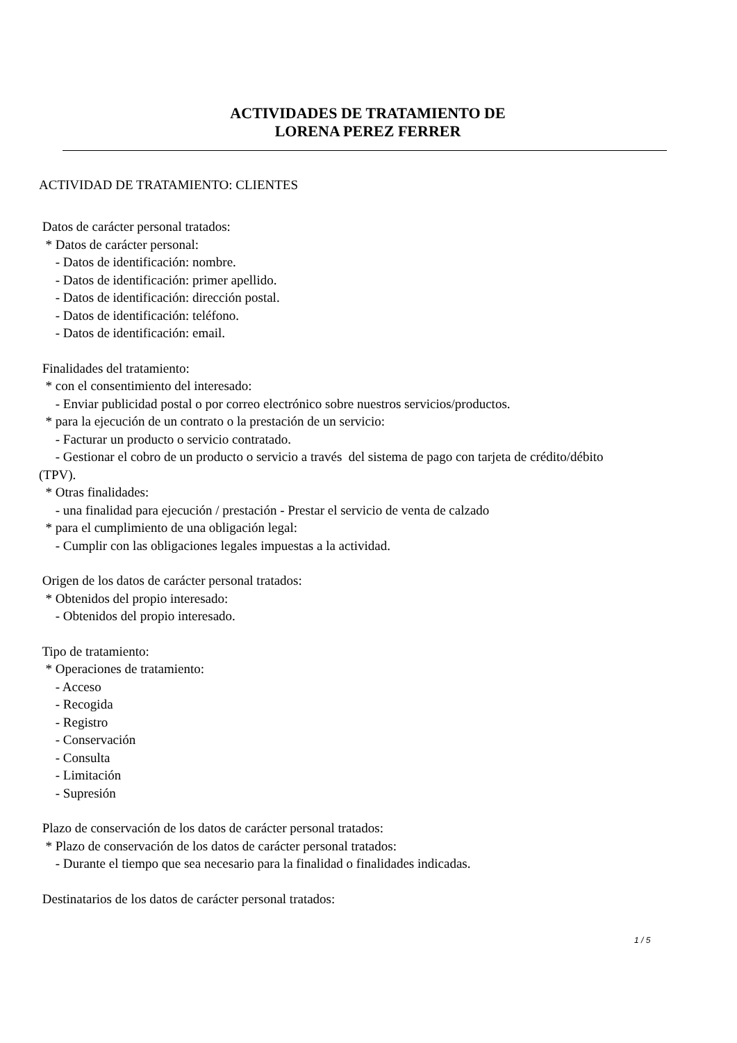ACTIVIDADES DE TRATAMIENTO DE
LORENA PEREZ FERRER
ACTIVIDAD DE TRATAMIENTO: CLIENTES
Datos de carácter personal tratados:
* Datos de carácter personal:
- Datos de identificación: nombre.
- Datos de identificación: primer apellido.
- Datos de identificación: dirección postal.
- Datos de identificación: teléfono.
- Datos de identificación: email.
Finalidades del tratamiento:
* con el consentimiento del interesado:
- Enviar publicidad postal o por correo electrónico sobre nuestros servicios/productos.
* para la ejecución de un contrato o la prestación de un servicio:
- Facturar un producto o servicio contratado.
- Gestionar el cobro de un producto o servicio a través del sistema de pago con tarjeta de crédito/débito
(TPV).
* Otras finalidades:
- una finalidad para ejecución / prestación - Prestar el servicio de venta de calzado
* para el cumplimiento de una obligación legal:
- Cumplir con las obligaciones legales impuestas a la actividad.
Origen de los datos de carácter personal tratados:
* Obtenidos del propio interesado:
- Obtenidos del propio interesado.
Tipo de tratamiento:
* Operaciones de tratamiento:
- Acceso
- Recogida
- Registro
- Conservación
- Consulta
- Limitación
- Supresión
Plazo de conservación de los datos de carácter personal tratados:
* Plazo de conservación de los datos de carácter personal tratados:
- Durante el tiempo que sea necesario para la finalidad o finalidades indicadas.
Destinatarios de los datos de carácter personal tratados:
1 / 5